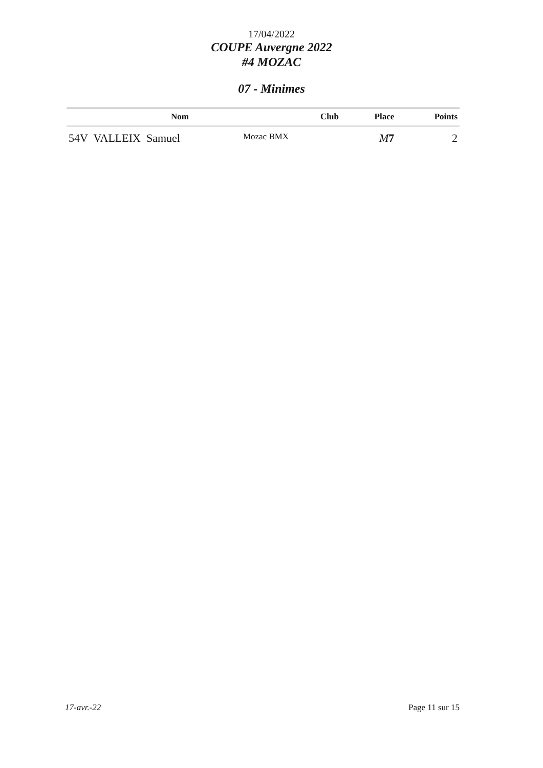17/04/2022
COUPE Auvergne 2022
#4 MOZAC
07 - Minimes
| Nom | Club | Place | Points |
| --- | --- | --- | --- |
| 54V VALLEIX Samuel | Mozac BMX | M 7 | 2 |
17-avr.-22 Page 11 sur 15